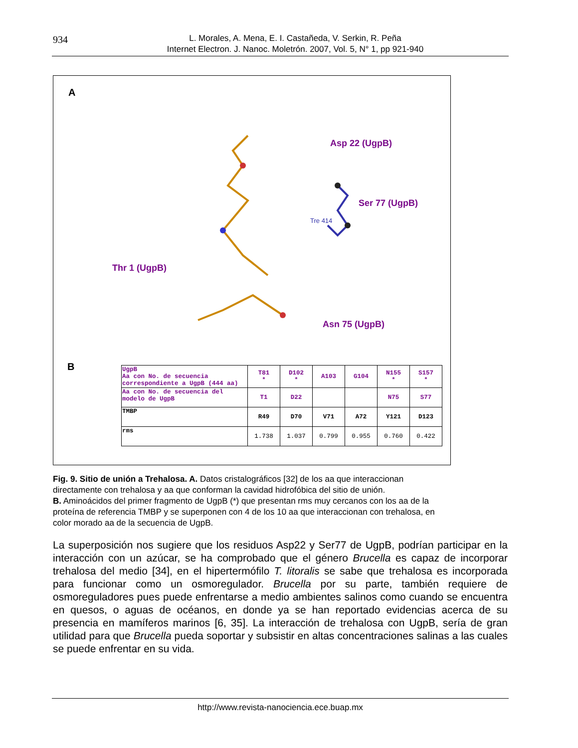934
L. Morales, A. Mena, E. I. Castañeda, V. Serkin, R. Peña
Internet Electron. J. Nanoc. Moletrón. 2007, Vol. 5, N° 1, pp 921-940
A
Asp 22 (UgpB)
Ser 77 (UgpB)
Thr 1 (UgpB)
Asn 75 (UgpB)
Tre 414
B
| UgpB Aa con No. de secuencia correspondiente a UgpB (444 aa) | T81 * | D102 * | A103 | G104 | N155 * | S157 * |
| Aa con No. de secuencia del modelo de UgpB | T1 | D22 | | | N75 | S77 |
| TMBP | R49 | D70 | V71 | A72 | Y121 | D123 |
| rms | 1.738 | 1.037 | 0.799 | 0.955 | 0.760 | 0.422 |
Fig. 9. Sitio de unión a Trehalosa. A. Datos cristalográficos [32] de los aa que interaccionan directamente con trehalosa y aa que conforman la cavidad hidrofóbica del sitio de unión.
B. Aminoácidos del primer fragmento de UgpB (*) que presentan rms muy cercanos con los aa de la proteína de referencia TMBP y se superponen con 4 de los 10 aa que interaccionan con trehalosa, en color morado aa de la secuencia de UgpB.
La superposición nos sugiere que los residuos Asp22 y Ser77 de UgpB, podrían participar en la interacción con un azúcar, se ha comprobado que el género Brucella es capaz de incorporar trehalosa del medio [34], en el hipertermófilo T. litoralis se sabe que trehalosa es incorporada para funcionar como un osmoregulador. Brucella por su parte, también requiere de osmoreguladores pues puede enfrentarse a medio ambientes salinos como cuando se encuentra en quesos, o aguas de océanos, en donde ya se han reportado evidencias acerca de su presencia en mamíferos marinos [6, 35]. La interacción de trehalosa con UgpB, sería de gran utilidad para que Brucella pueda soportar y subsistir en altas concentraciones salinas a las cuales se puede enfrentar en su vida.
http://www.revista-nanociencia.ece.buap.mx